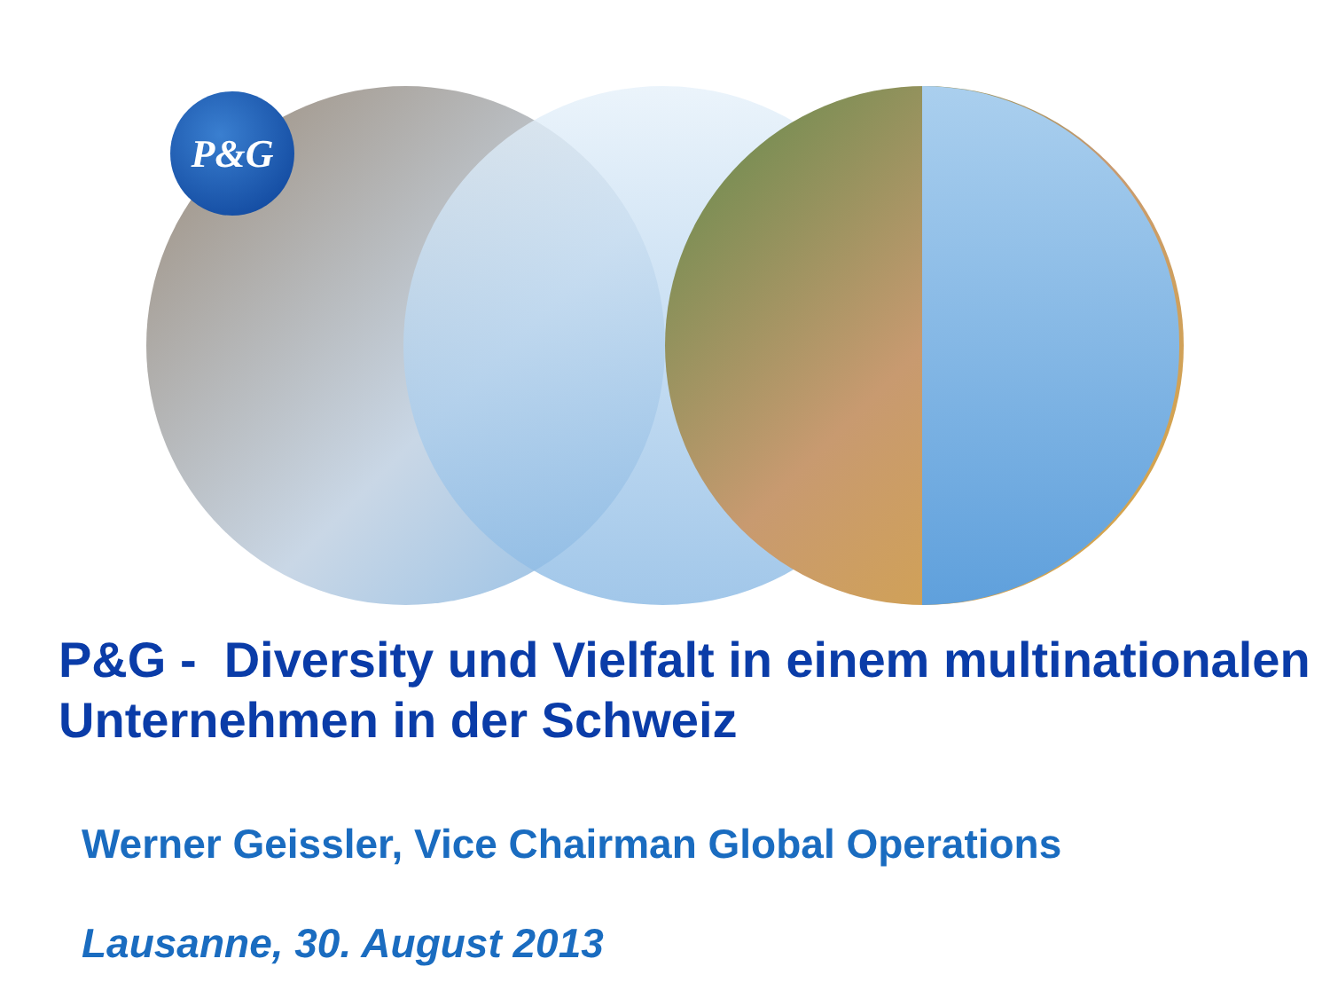P&G
P&G - Diversity und Vielfalt in einem multinationalen Unternehmen in der Schweiz
Werner Geissler, Vice Chairman Global Operations
Lausanne, 30. August 2013